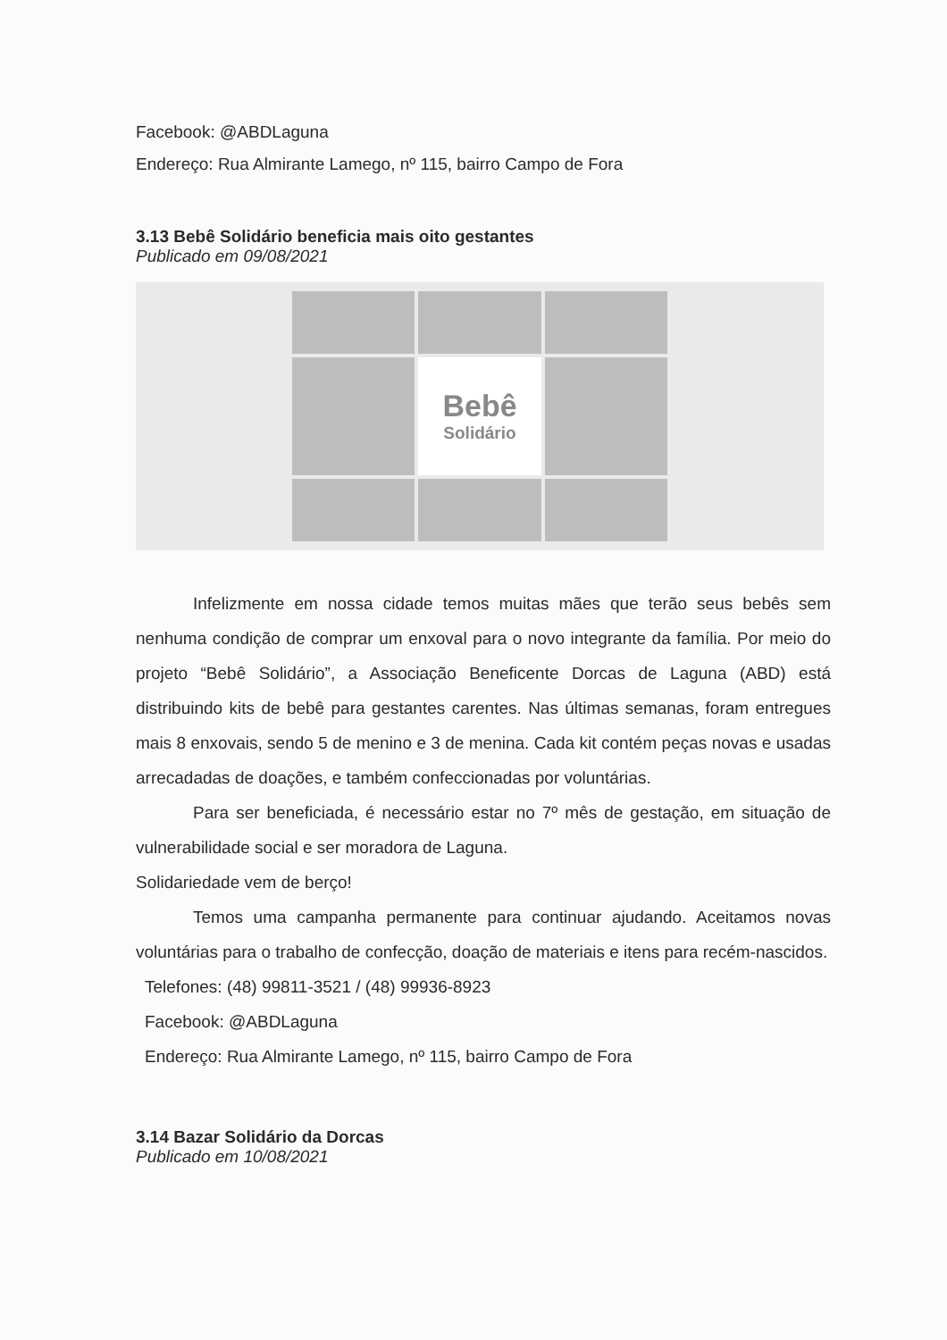Facebook: @ABDLaguna
Endereço: Rua Almirante Lamego, nº 115, bairro Campo de Fora
3.13 Bebê Solidário beneficia mais oito gestantes
Publicado em 09/08/2021
Bebê
Solidário
Infelizmente em nossa cidade temos muitas mães que terão seus bebês sem nenhuma condição de comprar um enxoval para o novo integrante da família. Por meio do projeto “Bebê Solidário”, a Associação Beneficente Dorcas de Laguna (ABD) está distribuindo kits de bebê para gestantes carentes. Nas últimas semanas, foram entregues mais 8 enxovais, sendo 5 de menino e 3 de menina. Cada kit contém peças novas e usadas arrecadadas de doações, e também confeccionadas por voluntárias.
Para ser beneficiada, é necessário estar no 7º mês de gestação, em situação de vulnerabilidade social e ser moradora de Laguna.
Solidariedade vem de berço!
Temos uma campanha permanente para continuar ajudando. Aceitamos novas voluntárias para o trabalho de confecção, doação de materiais e itens para recém-nascidos.
Telefones: (48) 99811-3521 / (48) 99936-8923
Facebook: @ABDLaguna
Endereço: Rua Almirante Lamego, nº 115, bairro Campo de Fora
3.14 Bazar Solidário da Dorcas
Publicado em 10/08/2021